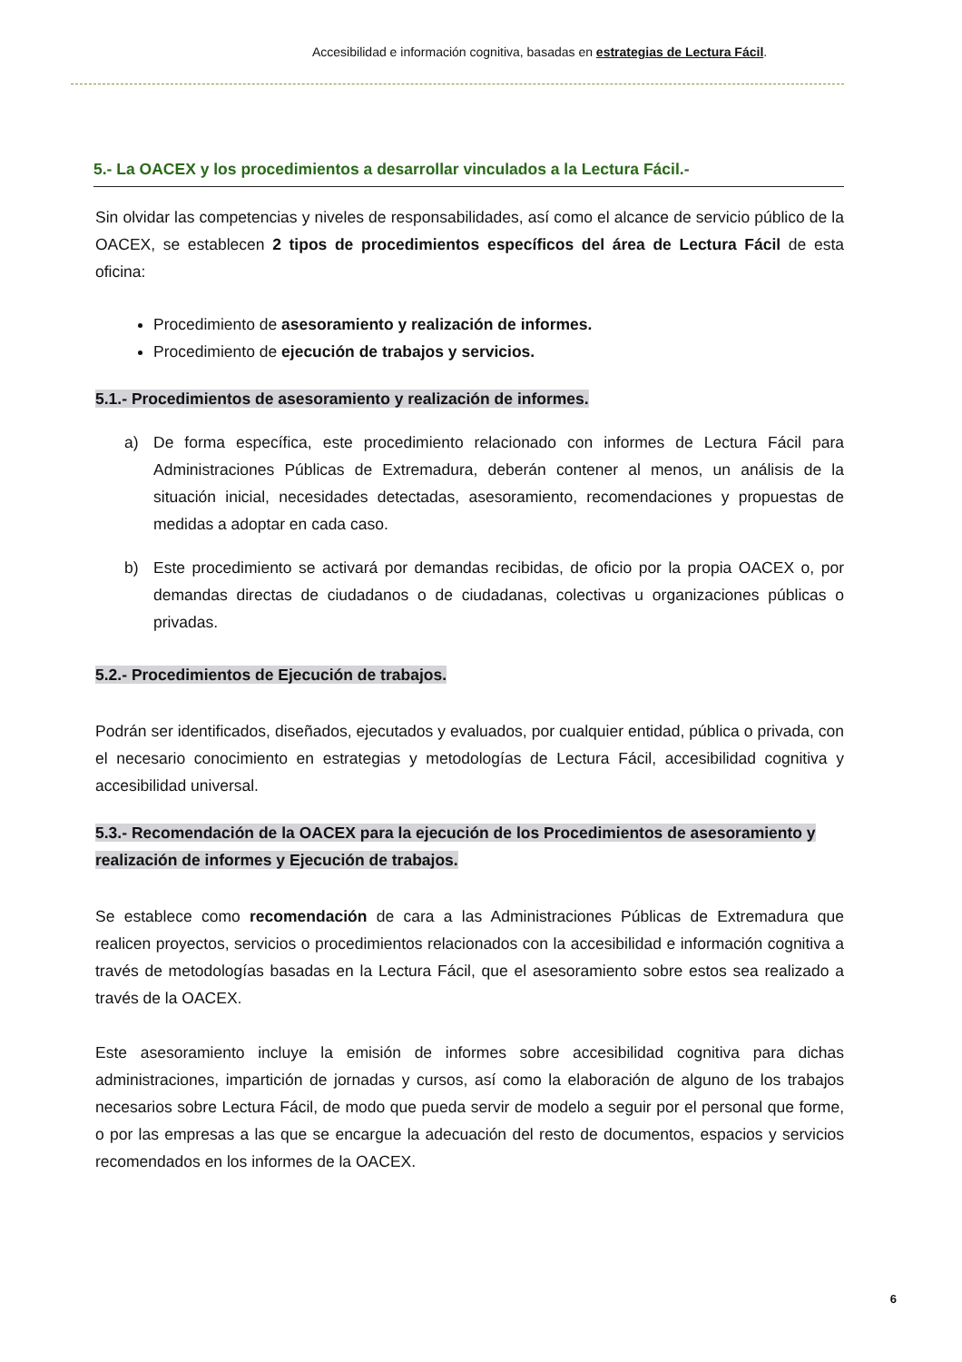Accesibilidad e información cognitiva, basadas en estrategias de Lectura Fácil.
5.- La OACEX y los procedimientos a desarrollar vinculados a la Lectura Fácil.-
Sin olvidar las competencias y niveles de responsabilidades, así como el alcance de servicio público de la OACEX, se establecen 2 tipos de procedimientos específicos del área de Lectura Fácil de esta oficina:
Procedimiento de asesoramiento y realización de informes.
Procedimiento de ejecución de trabajos y servicios.
5.1.- Procedimientos de asesoramiento y realización de informes.
a) De forma específica, este procedimiento relacionado con informes de Lectura Fácil para Administraciones Públicas de Extremadura, deberán contener al menos, un análisis de la situación inicial, necesidades detectadas, asesoramiento, recomendaciones y propuestas de medidas a adoptar en cada caso.
b) Este procedimiento se activará por demandas recibidas, de oficio por la propia OACEX o, por demandas directas de ciudadanos o de ciudadanas, colectivas u organizaciones públicas o privadas.
5.2.- Procedimientos de Ejecución de trabajos.
Podrán ser identificados, diseñados, ejecutados y evaluados, por cualquier entidad, pública o privada, con el necesario conocimiento en estrategias y metodologías de Lectura Fácil, accesibilidad cognitiva y accesibilidad universal.
5.3.- Recomendación de la OACEX para la ejecución de los Procedimientos de asesoramiento y realización de informes y Ejecución de trabajos.
Se establece como recomendación de cara a las Administraciones Públicas de Extremadura que realicen proyectos, servicios o procedimientos relacionados con la accesibilidad e información cognitiva a través de metodologías basadas en la Lectura Fácil, que el asesoramiento sobre estos sea realizado a través de la OACEX.
Este asesoramiento incluye la emisión de informes sobre accesibilidad cognitiva para dichas administraciones, impartición de jornadas y cursos, así como la elaboración de alguno de los trabajos necesarios sobre Lectura Fácil, de modo que pueda servir de modelo a seguir por el personal que forme, o por las empresas a las que se encargue la adecuación del resto de documentos, espacios y servicios recomendados en los informes de la OACEX.
6